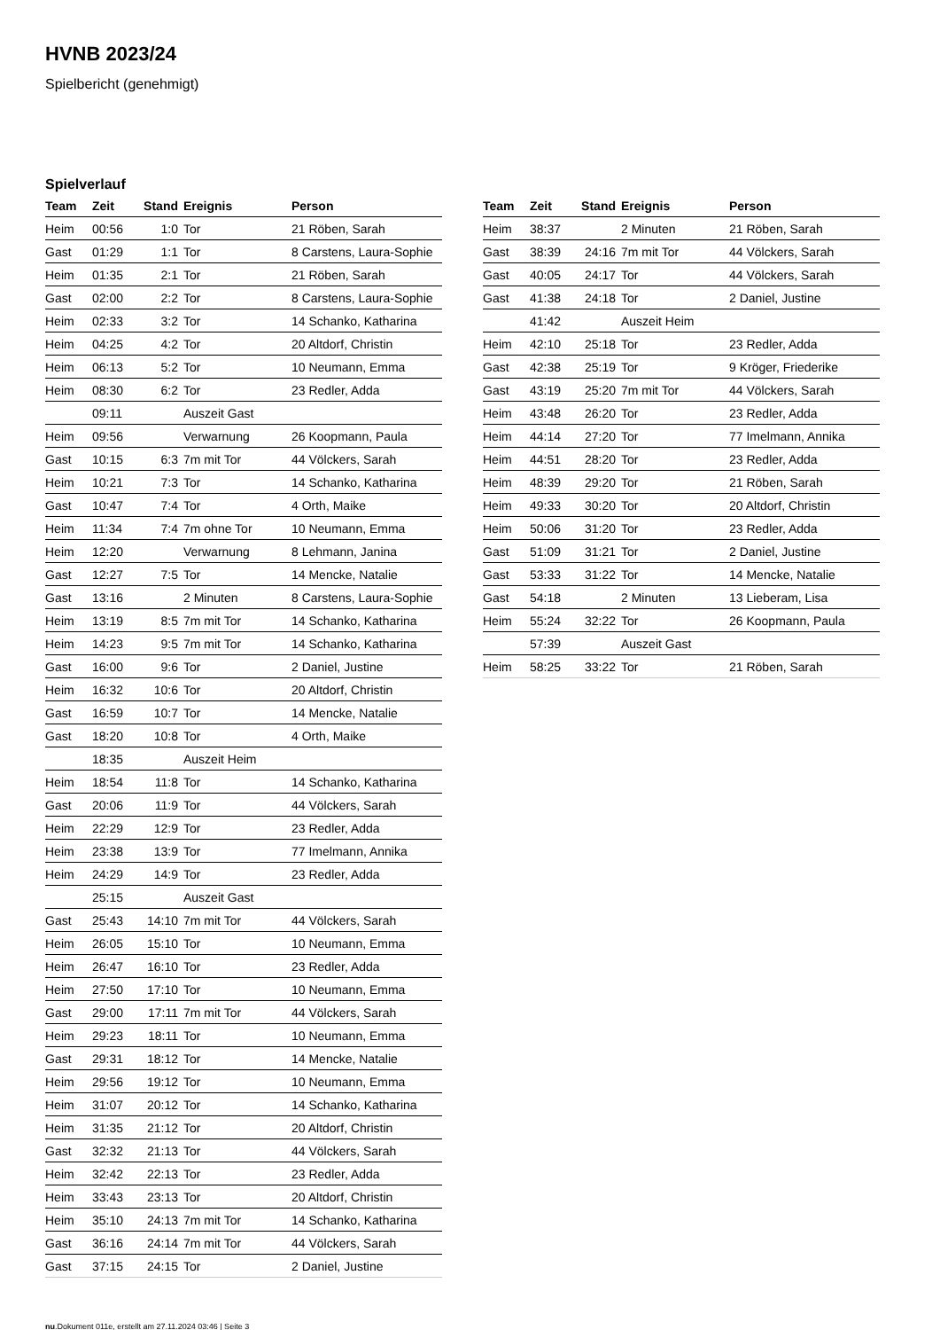HVNB 2023/24
Spielbericht (genehmigt)
Spielverlauf
| Team | Zeit | Stand | Ereignis | Person |
| --- | --- | --- | --- | --- |
| Heim | 00:56 | 1:0 | Tor | 21 Röben, Sarah |
| Gast | 01:29 | 1:1 | Tor | 8 Carstens, Laura-Sophie |
| Heim | 01:35 | 2:1 | Tor | 21 Röben, Sarah |
| Gast | 02:00 | 2:2 | Tor | 8 Carstens, Laura-Sophie |
| Heim | 02:33 | 3:2 | Tor | 14 Schanko, Katharina |
| Heim | 04:25 | 4:2 | Tor | 20 Altdorf, Christin |
| Heim | 06:13 | 5:2 | Tor | 10 Neumann, Emma |
| Heim | 08:30 | 6:2 | Tor | 23 Redler, Adda |
| | 09:11 | | Auszeit Gast | |
| Heim | 09:56 | | Verwarnung | 26 Koopmann, Paula |
| Gast | 10:15 | 6:3 | 7m mit Tor | 44 Völckers, Sarah |
| Heim | 10:21 | 7:3 | Tor | 14 Schanko, Katharina |
| Gast | 10:47 | 7:4 | Tor | 4 Orth, Maike |
| Heim | 11:34 | 7:4 | 7m ohne Tor | 10 Neumann, Emma |
| Heim | 12:20 | | Verwarnung | 8 Lehmann, Janina |
| Gast | 12:27 | 7:5 | Tor | 14 Mencke, Natalie |
| Gast | 13:16 | | 2 Minuten | 8 Carstens, Laura-Sophie |
| Heim | 13:19 | 8:5 | 7m mit Tor | 14 Schanko, Katharina |
| Heim | 14:23 | 9:5 | 7m mit Tor | 14 Schanko, Katharina |
| Gast | 16:00 | 9:6 | Tor | 2 Daniel, Justine |
| Heim | 16:32 | 10:6 | Tor | 20 Altdorf, Christin |
| Gast | 16:59 | 10:7 | Tor | 14 Mencke, Natalie |
| Gast | 18:20 | 10:8 | Tor | 4 Orth, Maike |
| | 18:35 | | Auszeit Heim | |
| Heim | 18:54 | 11:8 | Tor | 14 Schanko, Katharina |
| Gast | 20:06 | 11:9 | Tor | 44 Völckers, Sarah |
| Heim | 22:29 | 12:9 | Tor | 23 Redler, Adda |
| Heim | 23:38 | 13:9 | Tor | 77 Imelmann, Annika |
| Heim | 24:29 | 14:9 | Tor | 23 Redler, Adda |
| | 25:15 | | Auszeit Gast | |
| Gast | 25:43 | 14:10 | 7m mit Tor | 44 Völckers, Sarah |
| Heim | 26:05 | 15:10 | Tor | 10 Neumann, Emma |
| Heim | 26:47 | 16:10 | Tor | 23 Redler, Adda |
| Heim | 27:50 | 17:10 | Tor | 10 Neumann, Emma |
| Gast | 29:00 | 17:11 | 7m mit Tor | 44 Völckers, Sarah |
| Heim | 29:23 | 18:11 | Tor | 10 Neumann, Emma |
| Gast | 29:31 | 18:12 | Tor | 14 Mencke, Natalie |
| Heim | 29:56 | 19:12 | Tor | 10 Neumann, Emma |
| Heim | 31:07 | 20:12 | Tor | 14 Schanko, Katharina |
| Heim | 31:35 | 21:12 | Tor | 20 Altdorf, Christin |
| Gast | 32:32 | 21:13 | Tor | 44 Völckers, Sarah |
| Heim | 32:42 | 22:13 | Tor | 23 Redler, Adda |
| Heim | 33:43 | 23:13 | Tor | 20 Altdorf, Christin |
| Heim | 35:10 | 24:13 | 7m mit Tor | 14 Schanko, Katharina |
| Gast | 36:16 | 24:14 | 7m mit Tor | 44 Völckers, Sarah |
| Gast | 37:15 | 24:15 | Tor | 2 Daniel, Justine |
| Team | Zeit | Stand | Ereignis | Person |
| --- | --- | --- | --- | --- |
| Heim | 38:37 | | 2 Minuten | 21 Röben, Sarah |
| Gast | 38:39 | 24:16 | 7m mit Tor | 44 Völckers, Sarah |
| Gast | 40:05 | 24:17 | Tor | 44 Völckers, Sarah |
| Gast | 41:38 | 24:18 | Tor | 2 Daniel, Justine |
| | 41:42 | | Auszeit Heim | |
| Heim | 42:10 | 25:18 | Tor | 23 Redler, Adda |
| Gast | 42:38 | 25:19 | Tor | 9 Kröger, Friederike |
| Gast | 43:19 | 25:20 | 7m mit Tor | 44 Völckers, Sarah |
| Heim | 43:48 | 26:20 | Tor | 23 Redler, Adda |
| Heim | 44:14 | 27:20 | Tor | 77 Imelmann, Annika |
| Heim | 44:51 | 28:20 | Tor | 23 Redler, Adda |
| Heim | 48:39 | 29:20 | Tor | 21 Röben, Sarah |
| Heim | 49:33 | 30:20 | Tor | 20 Altdorf, Christin |
| Heim | 50:06 | 31:20 | Tor | 23 Redler, Adda |
| Gast | 51:09 | 31:21 | Tor | 2 Daniel, Justine |
| Gast | 53:33 | 31:22 | Tor | 14 Mencke, Natalie |
| Gast | 54:18 | | 2 Minuten | 13 Lieberam, Lisa |
| Heim | 55:24 | 32:22 | Tor | 26 Koopmann, Paula |
| | 57:39 | | Auszeit Gast | |
| Heim | 58:25 | 33:22 | Tor | 21 Röben, Sarah |
nu.Dokument 011e, erstellt am 27.11.2024 03:46 | Seite 3